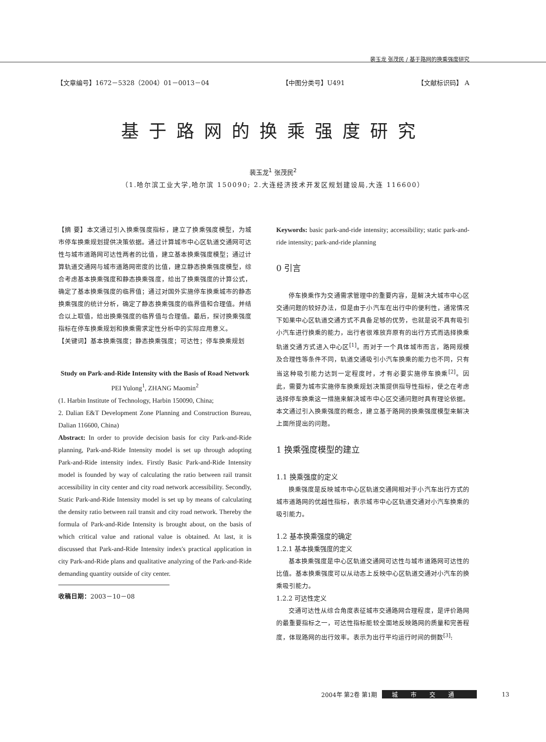裴玉龙 张茂民 / 基于路网的换乘强度研究
【文章编号】1672－5328（2004）01－0013－04 【中图分类号】U491 【文献标识码】 A
基于路网的换乘强度研究
裴玉龙<sup>1</sup> 张茂民<sup>2</sup>
（1.哈尔滨工业大学,哈尔滨 150090; 2.大连经济技术开发区规划建设局,大连 116600）
【摘 要】本文通过引入换乘强度指标，建立了换乘强度模型，为城市停车换乘规划提供决策依据。通过计算城市中心区轨道交通网可达性与城市道路网可达性两者的比值，建立基本换乘强度模型；通过计算轨道交通网与城市道路网密度的比值，建立静态换乘强度模型，综合考虑基本换乘强度和静态换乘强度，给出了换乘强度的计算公式，确定了基本换乘强度的临界值；通过对国外实施停车换乘城市的静态换乘强度的统计分析，确定了静态换乘强度的临界值和合理值。并结合以上取值，给出换乘强度的临界值与合理值。最后，探讨换乘强度指标在停车换乘规划和换乘需求定性分析中的实际应用意义。
【关键词】基本换乘强度；静态换乘强度；可达性；停车换乘规划
Study on Park-and-Ride Intensity with the Basis of Road Network
PEI Yulong<sup>1</sup>, ZHANG Maomin<sup>2</sup>
(1. Harbin Institute of Technology, Harbin 150090, China;
2. Dalian E&T Development Zone Planning and Construction Bureau, Dalian 116600, China)
Abstract: In order to provide decision basis for city Park-and-Ride planning, Park-and-Ride Intensity model is set up through adopting Park-and-Ride intensity index. Firstly Basic Park-and-Ride Intensity model is founded by way of calculating the ratio between rail transit accessibility in city center and city road network accessibility. Secondly, Static Park-and-Ride Intensity model is set up by means of calculating the density ratio between rail transit and city road network. Thereby the formula of Park-and-Ride Intensity is brought about, on the basis of which critical value and rational value is obtained. At last, it is discussed that Park-and-Ride Intensity index's practical application in city Park-and-Ride plans and qualitative analyzing of the Park-and-Ride demanding quantity outside of city center.
收稿日期：2003－10－08
Keywords: basic park-and-ride intensity; accessibility; static park-and-ride intensity; park-and-ride planning
0 引言
停车换乘作为交通需求管理中的重要内容，是解决大城市中心区交通问题的较好办法，但是由于小汽车在出行中的便利性，通常情况下如果中心区轨道交通方式不具备足够的优势，也就是说不具有吸引小汽车进行换乘的能力，出行者很难放弃原有的出行方式而选择换乘轨道交通方式进入中心区<sup>[1]</sup>。而对于一个具体城市而言，路网规模及合理性等条件不同，轨道交通吸引小汽车换乘的能力也不同，只有当这种吸引能力达到一定程度时，才有必要实施停车换乘<sup>[2]</sup>。因此，需要为城市实施停车换乘规划决策提供指导性指标，使之在考虑选择停车换乘这一措施来解决城市中心区交通问题时具有理论依据。本文通过引入换乘强度的概念，建立基于路网的换乘强度模型来解决上面所提出的问题。
1 换乘强度模型的建立
1.1 换乘强度的定义
换乘强度是反映城市中心区轨道交通网相对于小汽车出行方式的城市道路网的优越性指标，表示城市中心区轨道交通对小汽车换乘的吸引能力。
1.2 基本换乘强度的确定
1.2.1 基本换乘强度的定义
基本换乘强度是中心区轨道交通网可达性与城市道路网可达性的比值。基本换乘强度可以从动态上反映中心区轨道交通对小汽车的换乘吸引能力。
1.2.2 可达性定义
交通可达性从综合角度表征城市交通路网合理程度，是评价路网的最重要指标之一，可达性指标能较全面地反映路网的质量和完善程度，体现路网的出行效率。表示为出行平均运行时间的倒数<sup>[3]</sup>:
2004年 第2卷 第1期 城市交通 13